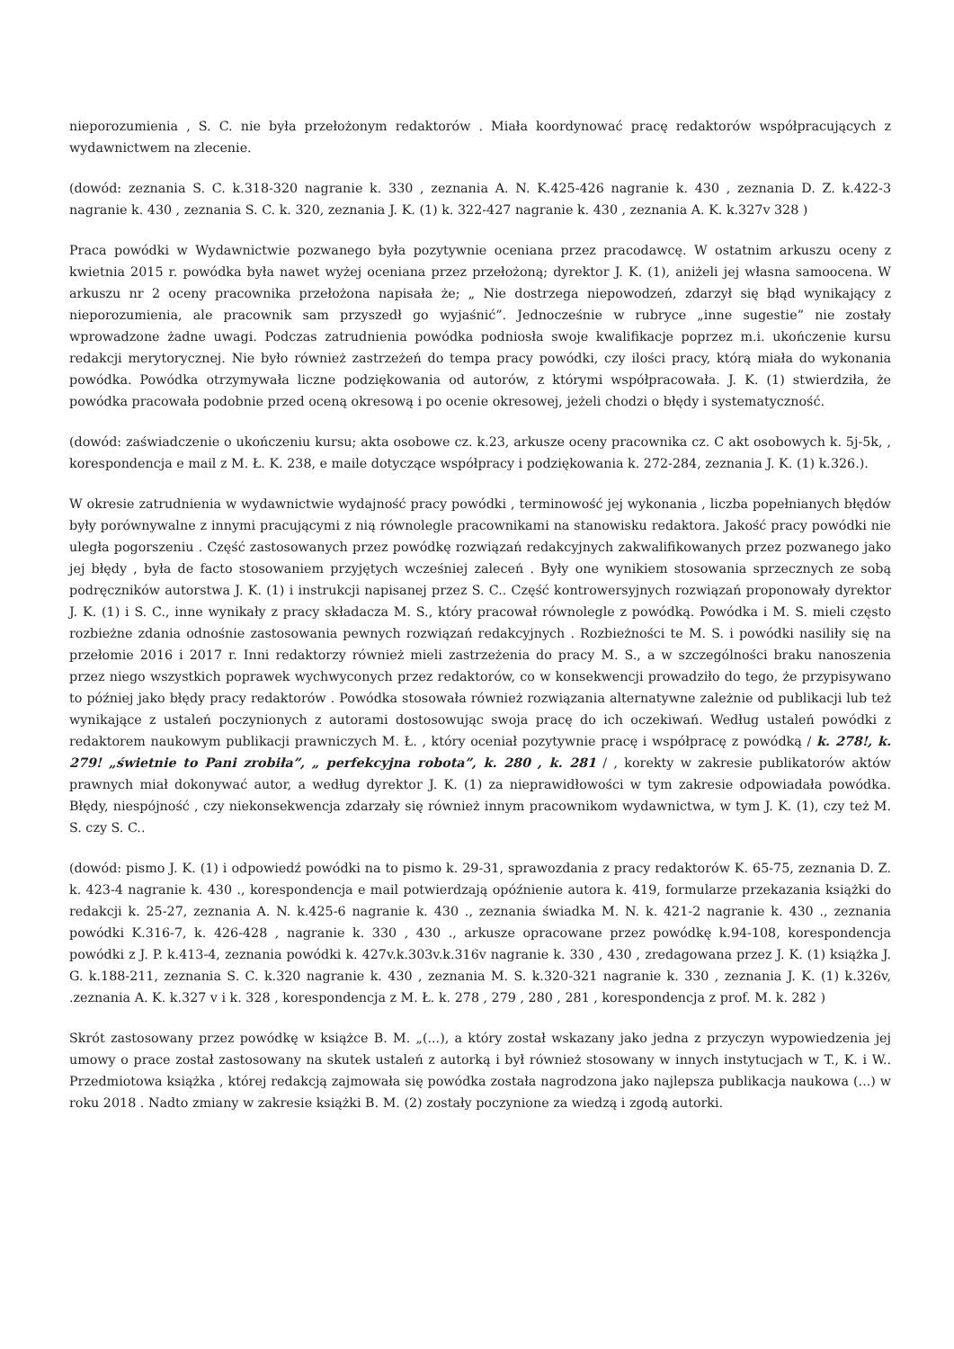nieporozumienia , S. C. nie była przełożonym redaktorów . Miała koordynować pracę redaktorów współpracujących z wydawnictwem na zlecenie.
(dowód: zeznania S. C. k.318-320 nagranie k. 330 , zeznania A. N. K.425-426 nagranie k. 430 , zeznania D. Z. k.422-3 nagranie k. 430 , zeznania S. C. k. 320, zeznania J. K. (1) k. 322-427 nagranie k. 430 , zeznania A. K. k.327v 328 )
Praca powódki w Wydawnictwie pozwanego była pozytywnie oceniana przez pracodawcę. W ostatnim arkuszu oceny z kwietnia 2015 r. powódka była nawet wyżej oceniana przez przełożoną; dyrektor J. K. (1), aniżeli jej własna samoocena. W arkuszu nr 2 oceny pracownika przełożona napisała że; „ Nie dostrzega niepowodzeń, zdarzył się błąd wynikający z nieporozumienia, ale pracownik sam przyszedł go wyjaśnić”. Jednocześnie w rubryce „inne sugestie” nie zostały wprowadzone żadne uwagi. Podczas zatrudnienia powódka podniosła swoje kwalifikacje poprzez m.i. ukończenie kursu redakcji merytorycznej. Nie było również zastrzeżeń do tempa pracy powódki, czy ilości pracy, którą miała do wykonania powódka. Powódka otrzymywała liczne podziękowania od autorów, z którymi współpracowała. J. K. (1) stwierdziła, że powódka pracowała podobnie przed oceną okresową i po ocenie okresowej, jeżeli chodzi o błędy i systematyczność.
(dowód: zaświadczenie o ukończeniu kursu; akta osobowe cz. k.23, arkusze oceny pracownika cz. C akt osobowych k. 5j-5k, , korespondencja e mail z M. Ł. K. 238, e maile dotyczące współpracy i podziękowania k. 272-284, zeznania J. K. (1) k.326.).
W okresie zatrudnienia w wydawnictwie wydajność pracy powódki , terminowość jej wykonania , liczba popełnianych błędów były porównywalne z innymi pracującymi z nią równolegle pracownikami na stanowisku redaktora. Jakość pracy powódki nie uległa pogorszeniu . Część zastosowanych przez powódkę rozwiązań redakcyjnych zakwalifikowanych przez pozwanego jako jej błędy , była de facto stosowaniem przyjętych wcześniej zaleceń . Były one wynikiem stosowania sprzecznych ze sobą podręczników autorstwa J. K. (1) i instrukcji napisanej przez S. C.. Część kontrowersyjnych rozwiązań proponowały dyrektor J. K. (1) i S. C., inne wynikały z pracy składacza M. S., który pracował równolegle z powódką. Powódka i M. S. mieli często rozbieżne zdania odnośnie zastosowania pewnych rozwiązań redakcyjnych . Rozbieżności te M. S. i powódki nasiliły się na przełomie 2016 i 2017 r. Inni redaktorzy również mieli zastrzeżenia do pracy M. S., a w szczególności braku nanoszenia przez niego wszystkich poprawek wychwyconych przez redaktorów, co w konsekwencji prowadziło do tego, że przypisywano to później jako błędy pracy redaktorów . Powódka stosowała również rozwiązania alternatywne zależnie od publikacji lub też wynikające z ustaleń poczynionych z autorami dostosowując swoja pracę do ich oczekiwań. Według ustaleń powódki z redaktorem naukowym publikacji prawniczych M. Ł. , który oceniał pozytywnie pracę i współpracę z powódką / k. 278!, k. 279! „świetnie to Pani zrobiła”, „ perfekcyjna robota”, k. 280 , k. 281 / , korekty w zakresie publikatorów aktów prawnych miał dokonywać autor, a według dyrektor J. K. (1) za nieprawidłowości w tym zakresie odpowiadała powódka. Błędy, niespójność , czy niekonsekwencja zdarzały się również innym pracownikom wydawnictwa, w tym J. K. (1), czy też M. S. czy S. C..
(dowód: pismo J. K. (1) i odpowiedź powódki na to pismo k. 29-31, sprawozdania z pracy redaktorów K. 65-75, zeznania D. Z. k. 423-4 nagranie k. 430 ., korespondencja e mail potwierdzają opóźnienie autora k. 419, formularze przekazania książki do redakcji k. 25-27, zeznania A. N. k.425-6 nagranie k. 430 ., zeznania świadka M. N. k. 421-2 nagranie k. 430 ., zeznania powódki K.316-7, k. 426-428 , nagranie k. 330 , 430 ., arkusze opracowane przez powódkę k.94-108, korespondencja powódki z J. P. k.413-4, zeznania powódki k. 427v.k.303v.k.316v nagranie k. 330 , 430 , zredagowana przez J. K. (1) książka J. G. k.188-211, zeznania S. C. k.320 nagranie k. 430 , zeznania M. S. k.320-321 nagranie k. 330 , zeznania J. K. (1) k.326v, .zeznania A. K. k.327 v i k. 328 , korespondencja z M. Ł. k. 278 , 279 , 280 , 281 , korespondencja z prof. M. k. 282 )
Skrót zastosowany przez powódkę w książce B. M. „(...), a który został wskazany jako jedna z przyczyn wypowiedzenia jej umowy o prace został zastosowany na skutek ustaleń z autorką i był również stosowany w innych instytucjach w T., K. i W.. Przedmiotowa książka , której redakcją zajmowała się powódka została nagrodzona jako najlepsza publikacja naukowa (...) w roku 2018 . Nadto zmiany w zakresie książki B. M. (2) zostały poczynione za wiedzą i zgodą autorki.